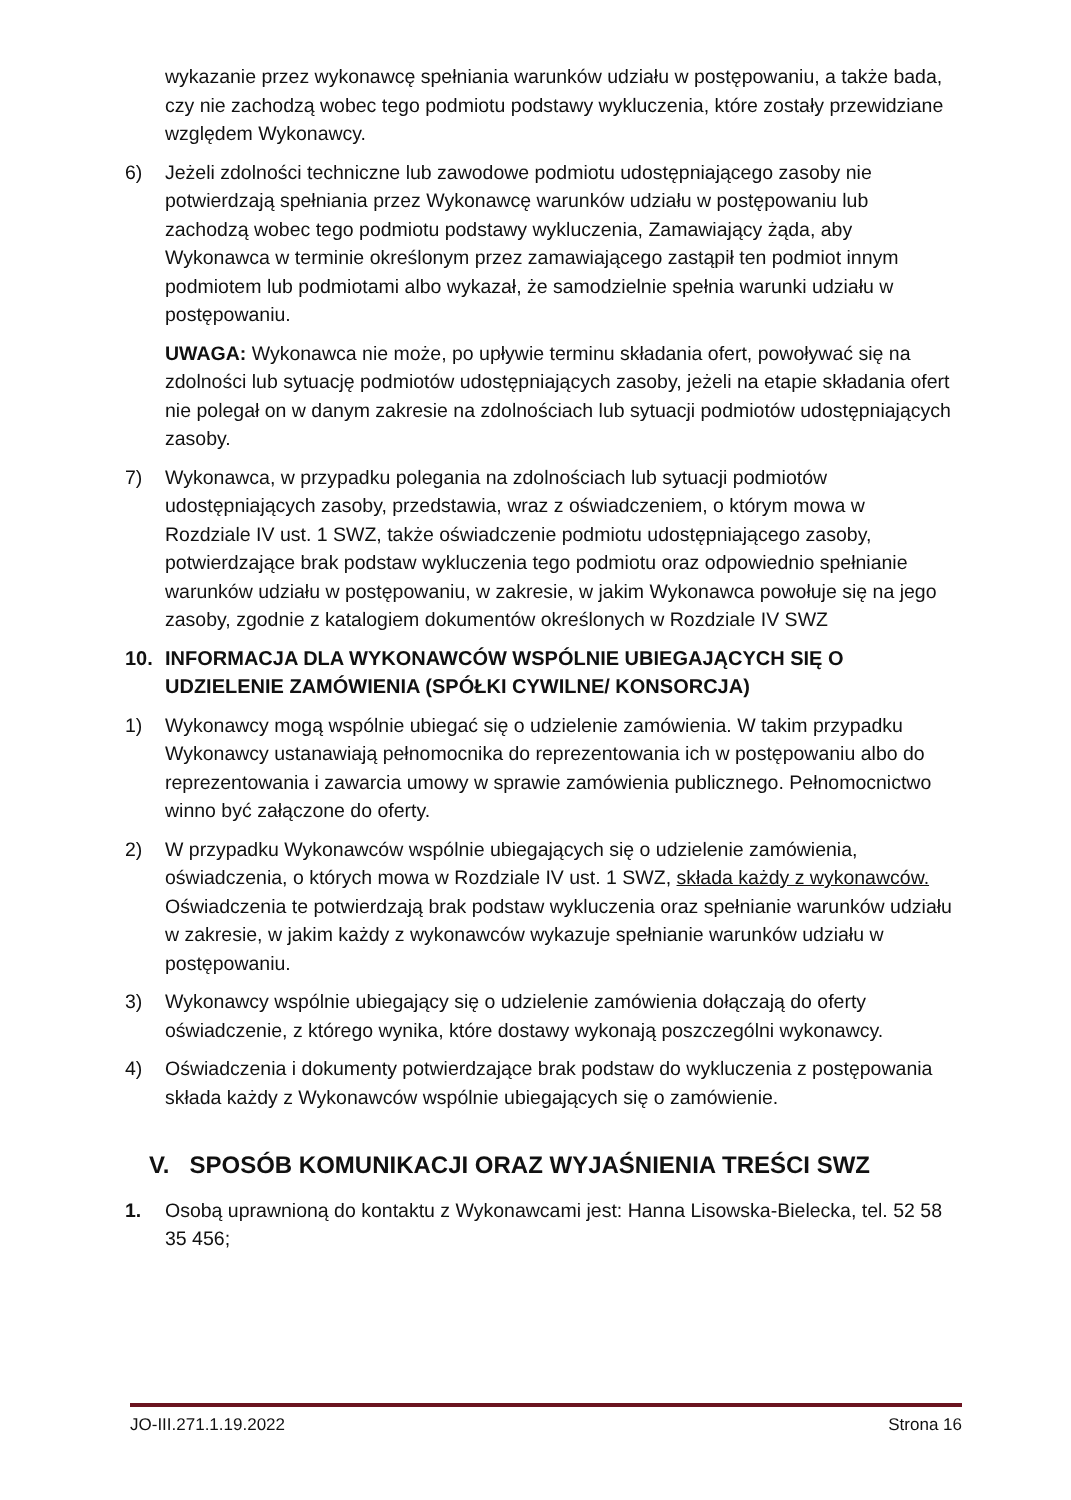wykazanie przez wykonawcę spełniania warunków udziału w postępowaniu, a także bada, czy nie zachodzą wobec tego podmiotu podstawy wykluczenia, które zostały przewidziane względem Wykonawcy.
6) Jeżeli zdolności techniczne lub zawodowe podmiotu udostępniającego zasoby nie potwierdzają spełniania przez Wykonawcę warunków udziału w postępowaniu lub zachodzą wobec tego podmiotu podstawy wykluczenia, Zamawiający żąda, aby Wykonawca w terminie określonym przez zamawiającego zastąpił ten podmiot innym podmiotem lub podmiotami albo wykazał, że samodzielnie spełnia warunki udziału w postępowaniu.
UWAGA: Wykonawca nie może, po upływie terminu składania ofert, powoływać się na zdolności lub sytuację podmiotów udostępniających zasoby, jeżeli na etapie składania ofert nie polegał on w danym zakresie na zdolnościach lub sytuacji podmiotów udostępniających zasoby.
7) Wykonawca, w przypadku polegania na zdolnościach lub sytuacji podmiotów udostępniających zasoby, przedstawia, wraz z oświadczeniem, o którym mowa w Rozdziale IV ust. 1 SWZ, także oświadczenie podmiotu udostępniającego zasoby, potwierdzające brak podstaw wykluczenia tego podmiotu oraz odpowiednio spełnianie warunków udziału w postępowaniu, w zakresie, w jakim Wykonawca powołuje się na jego zasoby, zgodnie z katalogiem dokumentów określonych w Rozdziale IV SWZ
10. INFORMACJA DLA WYKONAWCÓW WSPÓLNIE UBIEGAJĄCYCH SIĘ O UDZIELENIE ZAMÓWIENIA (SPÓŁKI CYWILNE/ KONSORCJA)
1) Wykonawcy mogą wspólnie ubiegać się o udzielenie zamówienia. W takim przypadku Wykonawcy ustanawiają pełnomocnika do reprezentowania ich w postępowaniu albo do reprezentowania i zawarcia umowy w sprawie zamówienia publicznego. Pełnomocnictwo winno być załączone do oferty.
2) W przypadku Wykonawców wspólnie ubiegających się o udzielenie zamówienia, oświadczenia, o których mowa w Rozdziale IV ust. 1 SWZ, składa każdy z wykonawców. Oświadczenia te potwierdzają brak podstaw wykluczenia oraz spełnianie warunków udziału w zakresie, w jakim każdy z wykonawców wykazuje spełnianie warunków udziału w postępowaniu.
3) Wykonawcy wspólnie ubiegający się o udzielenie zamówienia dołączają do oferty oświadczenie, z którego wynika, które dostawy wykonają poszczególni wykonawcy.
4) Oświadczenia i dokumenty potwierdzające brak podstaw do wykluczenia z postępowania składa każdy z Wykonawców wspólnie ubiegających się o zamówienie.
V. SPOSÓB KOMUNIKACJI ORAZ WYJAŚNIENIA TREŚCI SWZ
1. Osobą uprawnioną do kontaktu z Wykonawcami jest: Hanna Lisowska-Bielecka, tel. 52 58 35 456;
JO-III.271.1.19.2022 Strona 16